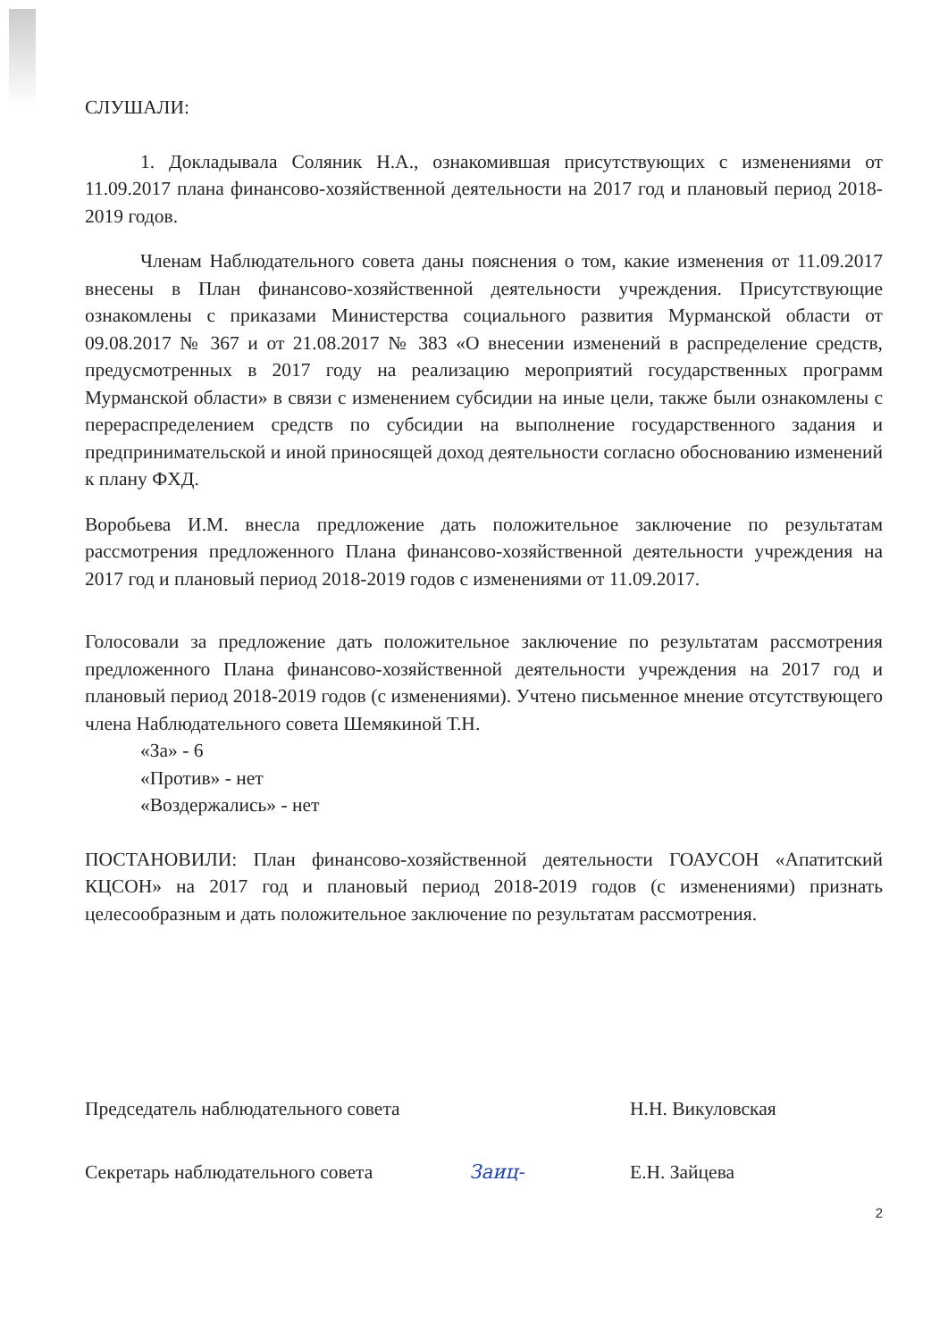СЛУШАЛИ:
1. Докладывала Соляник Н.А., ознакомившая присутствующих с изменениями от 11.09.2017 плана финансово-хозяйственной деятельности на 2017 год и плановый период 2018-2019 годов.
Членам Наблюдательного совета даны пояснения о том, какие изменения от 11.09.2017 внесены в План финансово-хозяйственной деятельности учреждения. Присутствующие ознакомлены с приказами Министерства социального развития Мурманской области от 09.08.2017 № 367 и от 21.08.2017 № 383 «О внесении изменений в распределение средств, предусмотренных в 2017 году на реализацию мероприятий государственных программ Мурманской области» в связи с изменением субсидии на иные цели, также были ознакомлены с перераспределением средств по субсидии на выполнение государственного задания и предпринимательской и иной приносящей доход деятельности согласно обоснованию изменений к плану ФХД.
Воробьева И.М. внесла предложение дать положительное заключение по результатам рассмотрения предложенного Плана финансово-хозяйственной деятельности учреждения на 2017 год и плановый период 2018-2019 годов с изменениями от 11.09.2017.
Голосовали за предложение дать положительное заключение по результатам рассмотрения предложенного Плана финансово-хозяйственной деятельности учреждения на 2017 год и плановый период 2018-2019 годов (с изменениями). Учтено письменное мнение отсутствующего члена Наблюдательного совета Шемякиной Т.Н.
«За» - 6
«Против» - нет
«Воздержались» - нет
ПОСТАНОВИЛИ: План финансово-хозяйственной деятельности ГОАУСОН «Апатитский КЦСОН» на 2017 год и плановый период 2018-2019 годов (с изменениями) признать целесообразным и дать положительное заключение по результатам рассмотрения.
Председатель наблюдательного совета Н.Н. Викуловская
Секретарь наблюдательного совета Заиц- Е.Н. Зайцева
2